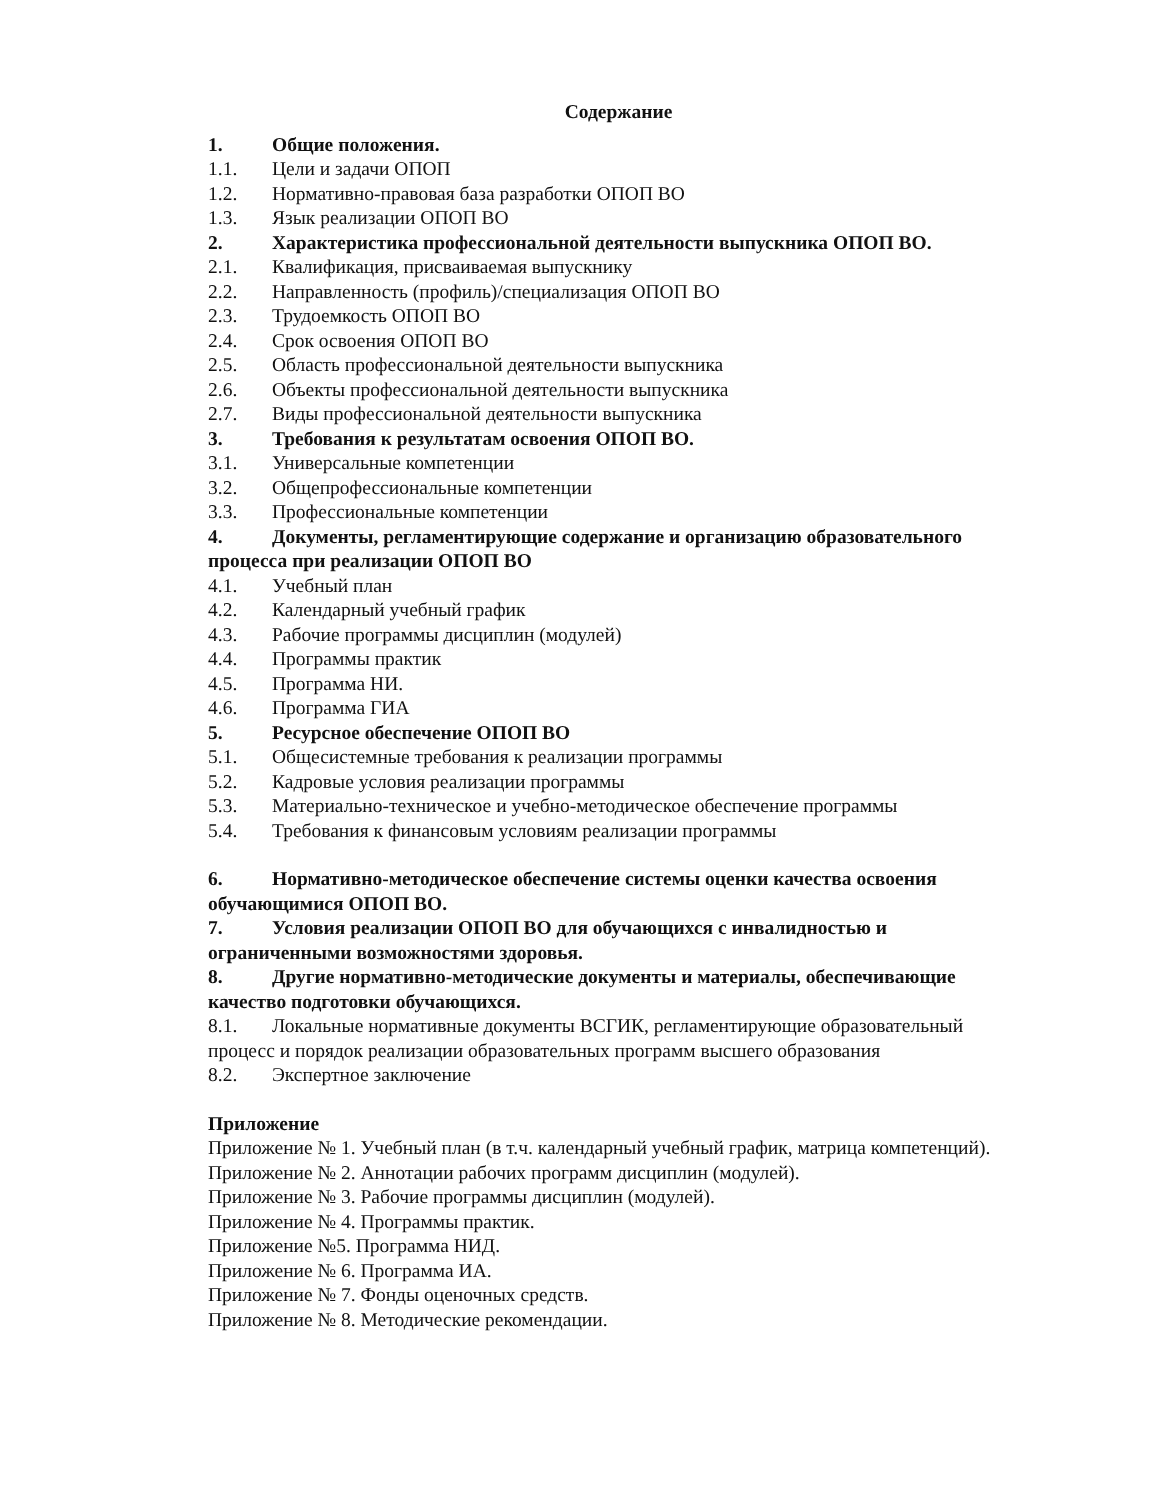Содержание
1. Общие положения.
1.1. Цели и задачи ОПОП
1.2. Нормативно-правовая база разработки ОПОП ВО
1.3. Язык реализации ОПОП ВО
2. Характеристика профессиональной деятельности выпускника ОПОП ВО.
2.1. Квалификация, присваиваемая выпускнику
2.2. Направленность (профиль)/специализация ОПОП ВО
2.3. Трудоемкость ОПОП ВО
2.4. Срок освоения ОПОП ВО
2.5. Область профессиональной деятельности выпускника
2.6. Объекты профессиональной деятельности выпускника
2.7. Виды профессиональной деятельности выпускника
3. Требования к результатам освоения ОПОП ВО.
3.1. Универсальные компетенции
3.2. Общепрофессиональные компетенции
3.3. Профессиональные компетенции
4. Документы, регламентирующие содержание и организацию образовательного процесса при реализации ОПОП ВО
4.1. Учебный план
4.2. Календарный учебный график
4.3. Рабочие программы дисциплин (модулей)
4.4. Программы практик
4.5. Программа НИ.
4.6. Программа ГИА
5. Ресурсное обеспечение ОПОП ВО
5.1. Общесистемные требования к реализации программы
5.2. Кадровые условия реализации программы
5.3. Материально-техническое и учебно-методическое обеспечение программы
5.4. Требования к финансовым условиям реализации программы
6. Нормативно-методическое обеспечение системы оценки качества освоения обучающимися ОПОП ВО.
7. Условия реализации ОПОП ВО для обучающихся с инвалидностью и ограниченными возможностями здоровья.
8. Другие нормативно-методические документы и материалы, обеспечивающие качество подготовки обучающихся.
8.1. Локальные нормативные документы ВСГИК, регламентирующие образовательный процесс и порядок реализации образовательных программ высшего образования
8.2. Экспертное заключение
Приложение
Приложение № 1. Учебный план (в т.ч. календарный учебный график, матрица компетенций).
Приложение № 2. Аннотации рабочих программ дисциплин (модулей).
Приложение № 3. Рабочие программы дисциплин (модулей).
Приложение № 4. Программы практик.
Приложение №5. Программа НИД.
Приложение № 6. Программа ИА.
Приложение № 7. Фонды оценочных средств.
Приложение № 8. Методические рекомендации.